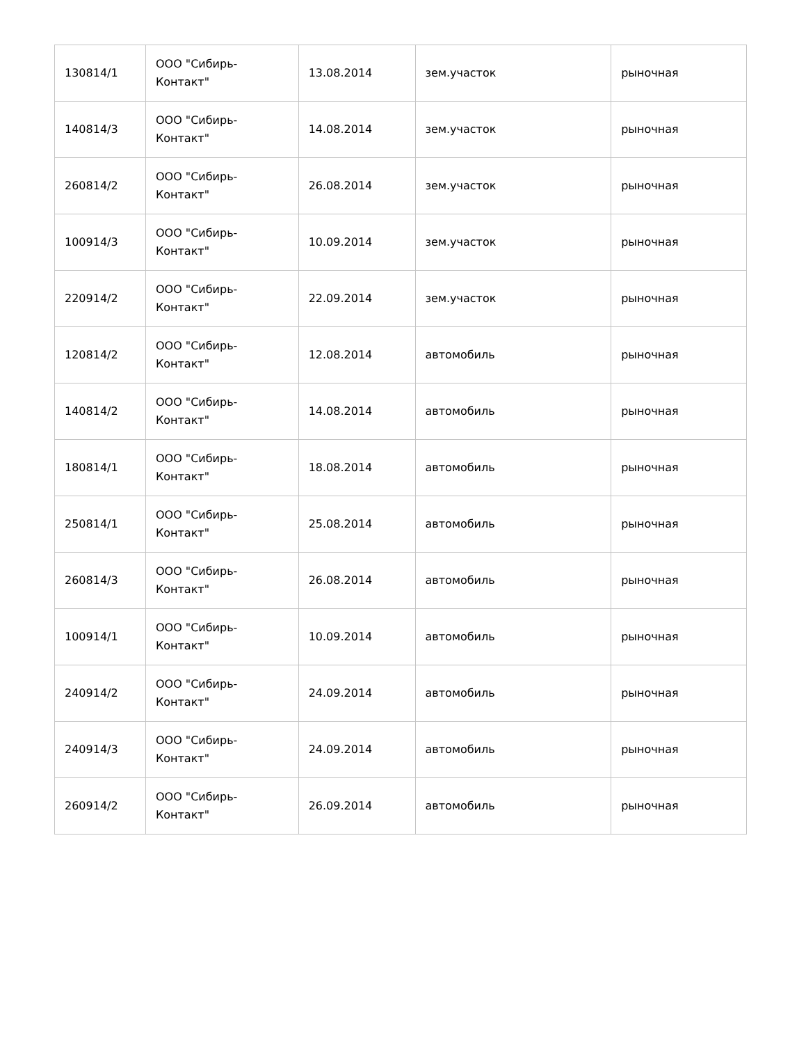| 130814/1 | ООО "Сибирь-Контакт" | 13.08.2014 | зем.участок | рыночная |
| 140814/3 | ООО "Сибирь-Контакт" | 14.08.2014 | зем.участок | рыночная |
| 260814/2 | ООО "Сибирь-Контакт" | 26.08.2014 | зем.участок | рыночная |
| 100914/3 | ООО "Сибирь-Контакт" | 10.09.2014 | зем.участок | рыночная |
| 220914/2 | ООО "Сибирь-Контакт" | 22.09.2014 | зем.участок | рыночная |
| 120814/2 | ООО "Сибирь-Контакт" | 12.08.2014 | автомобиль | рыночная |
| 140814/2 | ООО "Сибирь-Контакт" | 14.08.2014 | автомобиль | рыночная |
| 180814/1 | ООО "Сибирь-Контакт" | 18.08.2014 | автомобиль | рыночная |
| 250814/1 | ООО "Сибирь-Контакт" | 25.08.2014 | автомобиль | рыночная |
| 260814/3 | ООО "Сибирь-Контакт" | 26.08.2014 | автомобиль | рыночная |
| 100914/1 | ООО "Сибирь-Контакт" | 10.09.2014 | автомобиль | рыночная |
| 240914/2 | ООО "Сибирь-Контакт" | 24.09.2014 | автомобиль | рыночная |
| 240914/3 | ООО "Сибирь-Контакт" | 24.09.2014 | автомобиль | рыночная |
| 260914/2 | ООО "Сибирь-Контакт" | 26.09.2014 | автомобиль | рыночная |